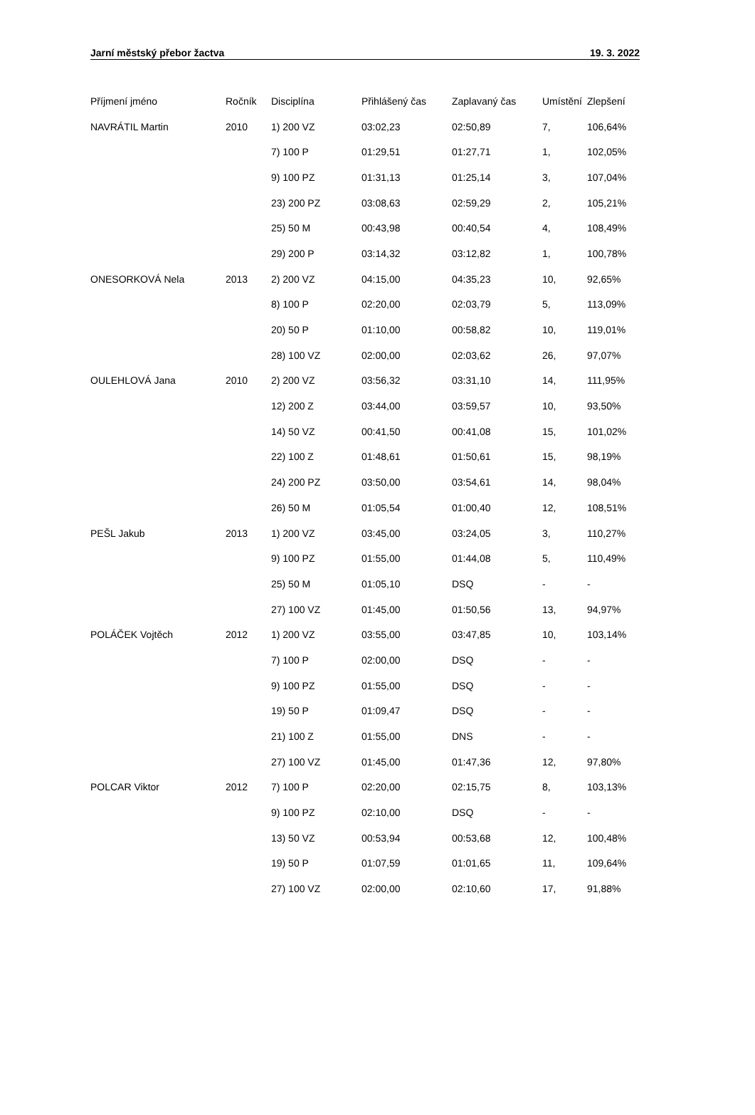Jarní městský přebor žactva 19. 3. 2022
| Příjmení jméno | Ročník | Disciplína | Přihlášený čas | Zaplavaný čas | Umístění | Zlepšení |
| --- | --- | --- | --- | --- | --- | --- |
| NAVRÁTIL Martin | 2010 | 1) 200 VZ | 03:02,23 | 02:50,89 | 7, | 106,64% |
| | | 7) 100 P | 01:29,51 | 01:27,71 | 1, | 102,05% |
| | | 9) 100 PZ | 01:31,13 | 01:25,14 | 3, | 107,04% |
| | | 23) 200 PZ | 03:08,63 | 02:59,29 | 2, | 105,21% |
| | | 25) 50 M | 00:43,98 | 00:40,54 | 4, | 108,49% |
| | | 29) 200 P | 03:14,32 | 03:12,82 | 1, | 100,78% |
| ONESORKOVÁ Nela | 2013 | 2) 200 VZ | 04:15,00 | 04:35,23 | 10, | 92,65% |
| | | 8) 100 P | 02:20,00 | 02:03,79 | 5, | 113,09% |
| | | 20) 50 P | 01:10,00 | 00:58,82 | 10, | 119,01% |
| | | 28) 100 VZ | 02:00,00 | 02:03,62 | 26, | 97,07% |
| OULEHLOVÁ Jana | 2010 | 2) 200 VZ | 03:56,32 | 03:31,10 | 14, | 111,95% |
| | | 12) 200 Z | 03:44,00 | 03:59,57 | 10, | 93,50% |
| | | 14) 50 VZ | 00:41,50 | 00:41,08 | 15, | 101,02% |
| | | 22) 100 Z | 01:48,61 | 01:50,61 | 15, | 98,19% |
| | | 24) 200 PZ | 03:50,00 | 03:54,61 | 14, | 98,04% |
| | | 26) 50 M | 01:05,54 | 01:00,40 | 12, | 108,51% |
| PEŠL Jakub | 2013 | 1) 200 VZ | 03:45,00 | 03:24,05 | 3, | 110,27% |
| | | 9) 100 PZ | 01:55,00 | 01:44,08 | 5, | 110,49% |
| | | 25) 50 M | 01:05,10 | DSQ | - | - |
| | | 27) 100 VZ | 01:45,00 | 01:50,56 | 13, | 94,97% |
| POLÁČEK Vojtěch | 2012 | 1) 200 VZ | 03:55,00 | 03:47,85 | 10, | 103,14% |
| | | 7) 100 P | 02:00,00 | DSQ | - | - |
| | | 9) 100 PZ | 01:55,00 | DSQ | - | - |
| | | 19) 50 P | 01:09,47 | DSQ | - | - |
| | | 21) 100 Z | 01:55,00 | DNS | - | - |
| | | 27) 100 VZ | 01:45,00 | 01:47,36 | 12, | 97,80% |
| POLCAR Viktor | 2012 | 7) 100 P | 02:20,00 | 02:15,75 | 8, | 103,13% |
| | | 9) 100 PZ | 02:10,00 | DSQ | - | - |
| | | 13) 50 VZ | 00:53,94 | 00:53,68 | 12, | 100,48% |
| | | 19) 50 P | 01:07,59 | 01:01,65 | 11, | 109,64% |
| | | 27) 100 VZ | 02:00,00 | 02:10,60 | 17, | 91,88% |